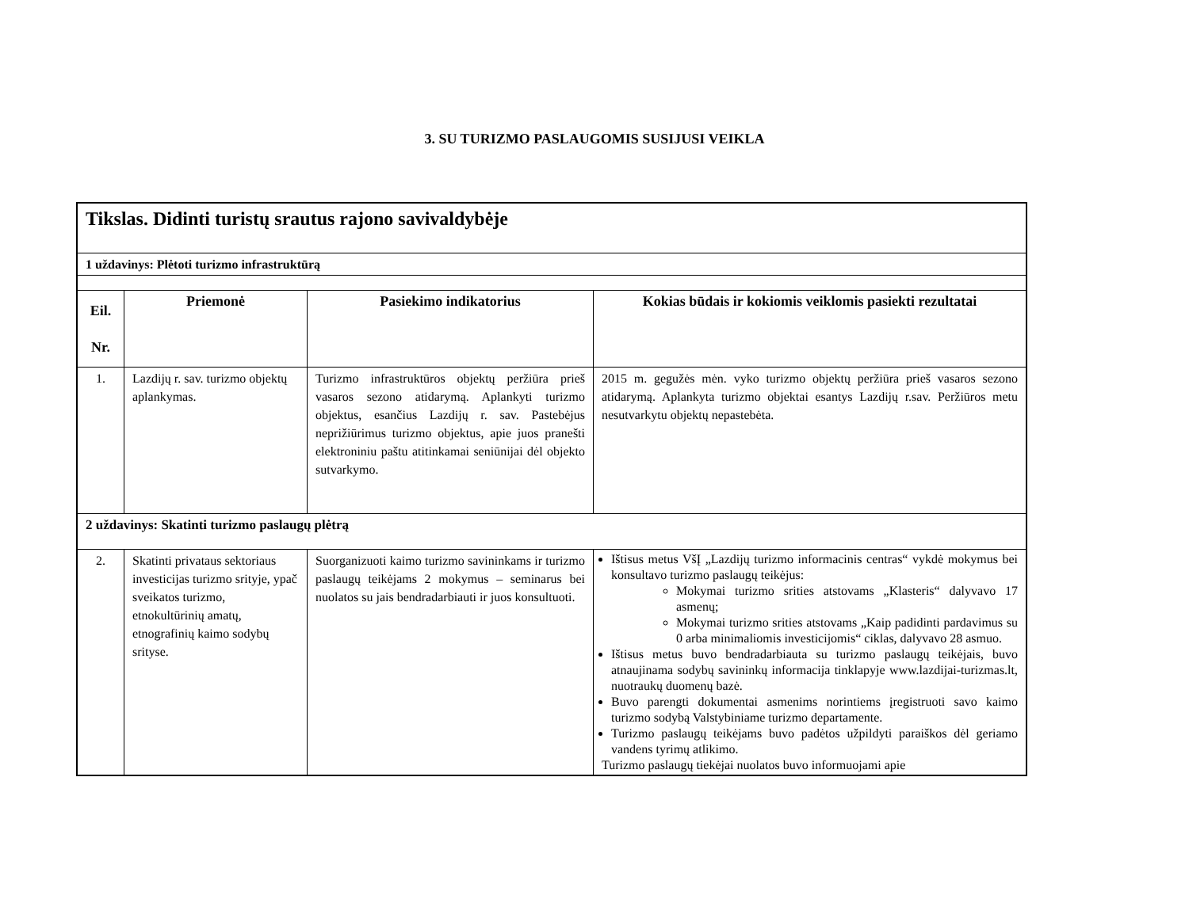3. SU TURIZMO PASLAUGOMIS SUSIJUSI VEIKLA
| Tikslas. Didinti turistų srautus rajono savivaldybėje | | | |
| 1 uždavinys: Plėtoti turizmo infrastruktūrą | | | |
| Eil. Nr. | Priemonė | Pasiekimo indikatorius | Kokias būdais ir kokiomis veiklomis pasiekti rezultatai |
| 1. | Lazdijų r. sav. turizmo objektų aplankymas. | Turizmo infrastruktūros objektų peržiūra prieš vasaros sezono atidarymą. Aplankyti turizmo objektus, esančius Lazdijų r. sav. Pastebėjus neprižiūrimus turizmo objektus, apie juos pranešti elektroniniu paštu atitinkamai seniūnijai dėl objekto sutvarkymo. | 2015 m. gegužės mėn. vyko turizmo objektų peržiūra prieš vasaros sezono atidarymą. Aplankyta turizmo objektai esantys Lazdijų r.sav. Peržiūros metu nesutvarkytu objektų nepastebėta. |
| 2 uždavinys: Skatinti turizmo paslaugų plėtrą | | | |
| 2. | Skatinti privataus sektoriaus investicijas turizmo srityje, ypač sveikatos turizmo, etnokultūrinių amatų, etnografinių kaimo sodybų srityse. | Suorganizuoti kaimo turizmo savininkams ir turizmo paslaugų teikėjams 2 mokymus – seminarus bei nuolatos su jais bendradarbiauti ir juos konsultuoti. | Ištisus metus VšĮ „Lazdijų turizmo informacinis centras“ vykdė mokymus bei konsultavo turizmo paslaugų teikėjus: Mokymai turizmo srities atstovams „Klasteris“ dalyvavo 17 asmenų; Mokymai turizmo srities atstovams „Kaip padidinti pardavimus su 0 arba minimaliomis investicijomis“ ciklas, dalyvavo 28 asmuo. Ištisus metus buvo bendradarbiauta su turizmo paslaugų teikėjais, buvo atnaujinama sodybų savininkų informacija tinklapyje www.lazdijai-turizmas.lt, nuotraukų duomenų bazė. Buvo parengti dokumentai asmenims norintiems įregistruoti savo kaimo turizmo sodybą Valstybiniame turizmo departamente. Turizmo paslaugų teikėjams buvo padėtos užpildyti paraiškos dėl geriamo vandens tyrimų atlikimo. Turizmo paslaugų tiekėjai nuolatos buvo informuojami apie |